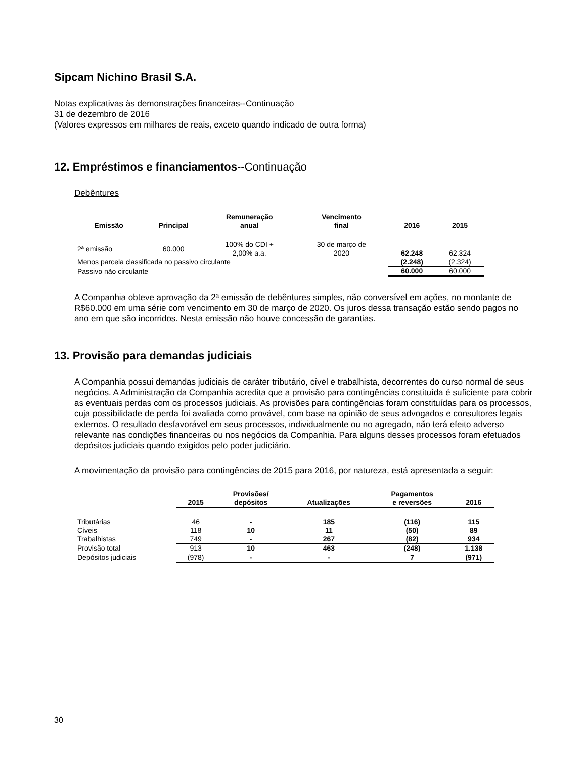Sipcam Nichino Brasil S.A.
Notas explicativas às demonstrações financeiras--Continuação
31 de dezembro de 2016
(Valores expressos em milhares de reais, exceto quando indicado de outra forma)
12. Empréstimos e financiamentos--Continuação
Debêntures
| Emissão | Principal | Remuneração anual | Vencimento final | 2016 | 2015 |
| --- | --- | --- | --- | --- | --- |
| 2ª emissão | 60.000 | 100% do CDI + 2,00% a.a. | 30 de março de 2020 | 62.248 | 62.324 |
| Menos parcela classificada no passivo circulante | | | | (2.248) | (2.324) |
| Passivo não circulante | | | | 60.000 | 60.000 |
A Companhia obteve aprovação da 2ª emissão de debêntures simples, não conversível em ações, no montante de R$60.000 em uma série com vencimento em 30 de março de 2020. Os juros dessa transação estão sendo pagos no ano em que são incorridos. Nesta emissão não houve concessão de garantias.
13. Provisão para demandas judiciais
A Companhia possui demandas judiciais de caráter tributário, cível e trabalhista, decorrentes do curso normal de seus negócios. A Administração da Companhia acredita que a provisão para contingências constituída é suficiente para cobrir as eventuais perdas com os processos judiciais. As provisões para contingências foram constituídas para os processos, cuja possibilidade de perda foi avaliada como provável, com base na opinião de seus advogados e consultores legais externos. O resultado desfavorável em seus processos, individualmente ou no agregado, não terá efeito adverso relevante nas condições financeiras ou nos negócios da Companhia. Para alguns desses processos foram efetuados depósitos judiciais quando exigidos pelo poder judiciário.
A movimentação da provisão para contingências de 2015 para 2016, por natureza, está apresentada a seguir:
| | 2015 | Provisões/ depósitos | Atualizações | Pagamentos e reversões | 2016 |
| --- | --- | --- | --- | --- | --- |
| Tributárias | 46 | - | 185 | (116) | 115 |
| Cíveis | 118 | 10 | 11 | (50) | 89 |
| Trabalhistas | 749 | - | 267 | (82) | 934 |
| Provisão total | 913 | 10 | 463 | (248) | 1.138 |
| Depósitos judiciais | (978) | - | - | 7 | (971) |
30